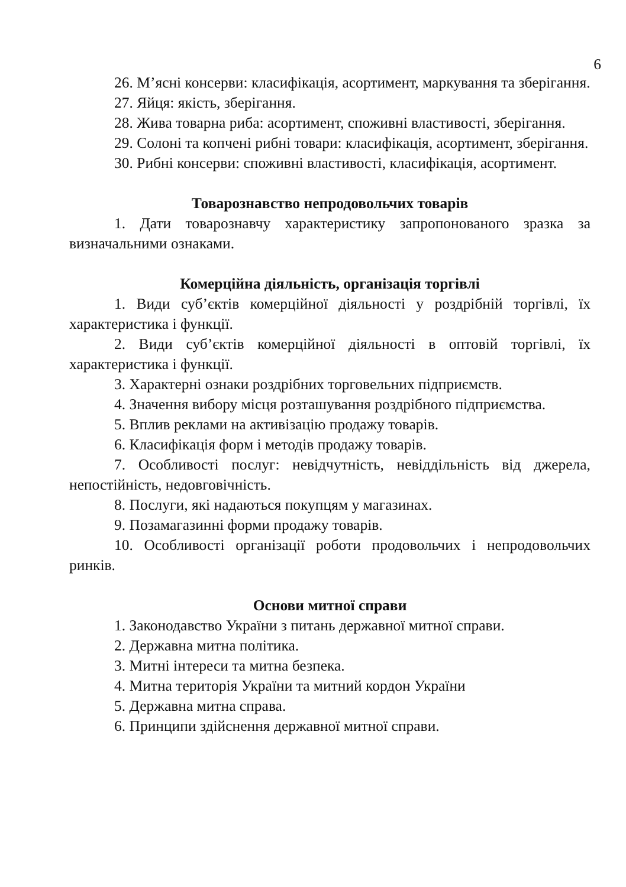6
26. М’ясні консерви: класифікація, асортимент, маркування та зберігання.
27. Яйця: якість, зберігання.
28. Жива товарна риба: асортимент, споживні властивості, зберігання.
29. Солоні та копчені рибні товари: класифікація, асортимент, зберігання.
30. Рибні консерви: споживні властивості, класифікація, асортимент.
Товарознавство непродовольчих товарів
1. Дати товарознавчу характеристику запропонованого зразка за визначальними ознаками.
Комерційна діяльність, організація торгівлі
1. Види суб’єктів комерційної діяльності у роздрібній торгівлі, їх характеристика і функції.
2. Види суб’єктів комерційної діяльності в оптовій торгівлі, їх характеристика і функції.
3. Характерні ознаки роздрібних торговельних підприємств.
4. Значення вибору місця розташування роздрібного підприємства.
5. Вплив реклами на активізацію продажу товарів.
6. Класифікація форм і методів продажу товарів.
7. Особливості послуг: невідчутність, невіддільність від джерела, непостійність, недовговічність.
8. Послуги, які надаються покупцям у магазинах.
9. Позамагазинні форми продажу товарів.
10. Особливості організації роботи продовольчих і непродовольчих ринків.
Основи митної справи
1. Законодавство України з питань державної митної справи.
2. Державна митна політика.
3. Митні інтереси та митна безпека.
4. Митна територія України та митний кордон України
5. Державна митна справа.
6. Принципи здійснення державної митної справи.